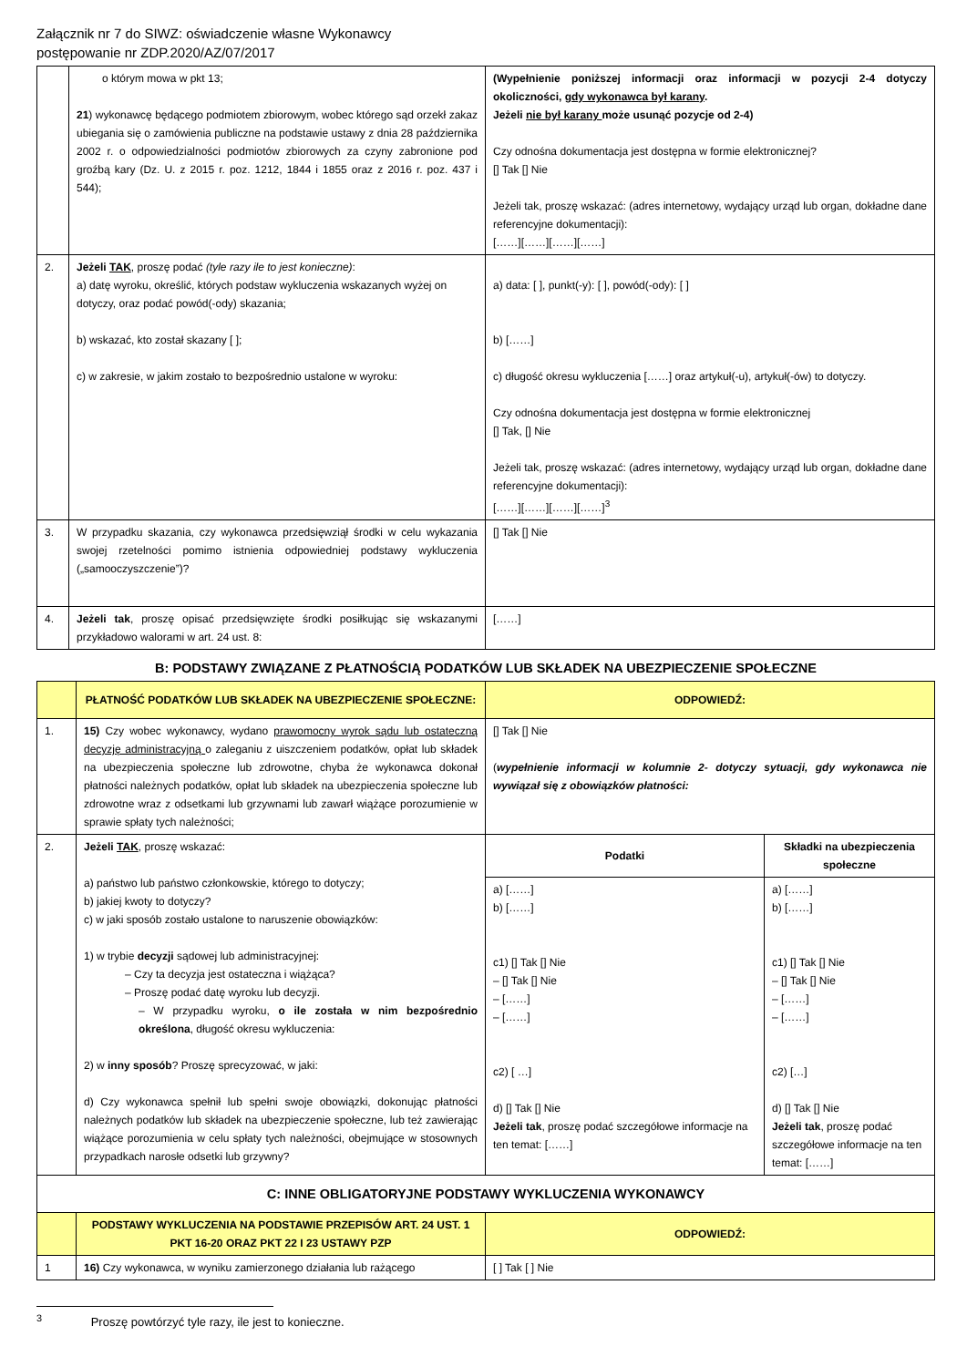Załącznik nr 7 do SIWZ: oświadczenie własne Wykonawcy
postępowanie nr ZDP.2020/AZ/07/2017
| | o którym mowa w pkt 13; 21 ) wykonawcę będącego podmiotem zbiorowym, wobec którego sąd orzekł zakaz ubiegania się o zamówienia publiczne na podstawie ustawy z dnia 28 października 2002 r. o odpowiedzialności podmiotów zbiorowych za czyny zabronione pod groźbą kary (Dz. U. z 2015 r. poz. 1212, 1844 i 1855 oraz z 2016 r. poz. 437 i 544); | (Wypełnienie poniższej informacji oraz informacji w pozycji 2-4 dotyczy okoliczności, gdy wykonawca był karany . Jeżeli nie był karany może usunąć pozycje od 2-4) Czy odnośna dokumentacja jest dostępna w formie elektronicznej? [] Tak [] Nie Jeżeli tak, proszę wskazać: (adres internetowy, wydający urząd lub organ, dokładne dane referencyjne dokumentacji): [……][……][……][……] |
| 2. | Jeżeli TAK , proszę podać (tyle razy ile to jest konieczne) : a) datę wyroku, określić, których podstaw wykluczenia wskazanych wyżej on dotyczy, oraz podać powód(-ody) skazania; b) wskazać, kto został skazany [ ]; c) w zakresie, w jakim zostało to bezpośrednio ustalone w wyroku: | a) data: [ ], punkt(-y): [ ], powód(-ody): [ ] b) [……] c) długość okresu wykluczenia [……] oraz artykuł(-u), artykuł(-ów) to dotyczy. Czy odnośna dokumentacja jest dostępna w formie elektronicznej [] Tak, [] Nie Jeżeli tak, proszę wskazać: (adres internetowy, wydający urząd lub organ, dokładne dane referencyjne dokumentacji): [……][……][……][……]<sup>3</sup> |
| 3. | W przypadku skazania, czy wykonawca przedsięwziął środki w celu wykazania swojej rzetelności pomimo istnienia odpowiedniej podstawy wykluczenia („samooczyszczenie”)? | [] Tak [] Nie |
| 4. | Jeżeli tak , proszę opisać przedsięwzięte środki posiłkując się wskazanymi przykładowo walorami w art. 24 ust. 8: | [……] |
B: PODSTAWY ZWIĄZANE Z PŁATNOŚCIĄ PODATKÓW LUB SKŁADEK NA UBEZPIECZENIE SPOŁECZNE
| | PŁATNOŚĆ PODATKÓW LUB SKŁADEK NA UBEZPIECZENIE SPOŁECZNE: | ODPOWIEDŹ: | |
| 1. | 15) Czy wobec wykonawcy, wydano prawomocny wyrok sądu lub ostateczną decyzję administracyjną o zaleganiu z uiszczeniem podatków, opłat lub składek na ubezpieczenia społeczne lub zdrowotne, chyba że wykonawca dokonał płatności należnych podatków, opłat lub składek na ubezpieczenia społeczne lub zdrowotne wraz z odsetkami lub grzywnami lub zawarł wiążące porozumienie w sprawie spłaty tych należności; | [] Tak [] Nie ( wypełnienie informacji w kolumnie 2- dotyczy sytuacji, gdy wykonawca nie wywiązał się z obowiązków płatności: | |
| 2. | Jeżeli TAK , proszę wskazać: a) państwo lub państwo członkowskie, którego to dotyczy; b) jakiej kwoty to dotyczy? c) w jaki sposób zostało ustalone to naruszenie obowiązków: 1) w trybie decyzji sądowej lub administracyjnej: – Czy ta decyzja jest ostateczna i wiążąca? – Proszę podać datę wyroku lub decyzji. – W przypadku wyroku, o ile została w nim bezpośrednio określona , długość okresu wykluczenia: 2) w inny sposób ? Proszę sprecyzować, w jaki: d) Czy wykonawca spełnił lub spełni swoje obowiązki, dokonując płatności należnych podatków lub składek na ubezpieczenie społeczne, lub też zawierając wiążące porozumienia w celu spłaty tych należności, obejmujące w stosownych przypadkach narosłe odsetki lub grzywny? | Podatki | Składki na ubezpieczenia społeczne |
| | | a) [……] b) [……] c1) [] Tak [] Nie – [] Tak [] Nie – [……] – [……] c2) [ …] d) [] Tak [] Nie Jeżeli tak , proszę podać szczegółowe informacje na ten temat: [……] | a) [……] b) [……] c1) [] Tak [] Nie – [] Tak [] Nie – [……] – [……] c2) […] d) [] Tak [] Nie Jeżeli tak , proszę podać szczegółowe informacje na ten temat: [……] |
| C: INNE OBLIGATORYJNE PODSTAWY WYKLUCZENIA WYKONAWCY | | | |
| | PODSTAWY WYKLUCZENIA NA PODSTAWIE PRZEPISÓW ART. 24 UST. 1 PKT 16-20 ORAZ PKT 22 I 23 USTAWY PZP | ODPOWIEDŹ: | |
| 1 | 16) Czy wykonawca, w wyniku zamierzonego działania lub rażącego | [ ] Tak [ ] Nie | |
<sup>3</sup> Proszę powtórzyć tyle razy, ile jest to konieczne.